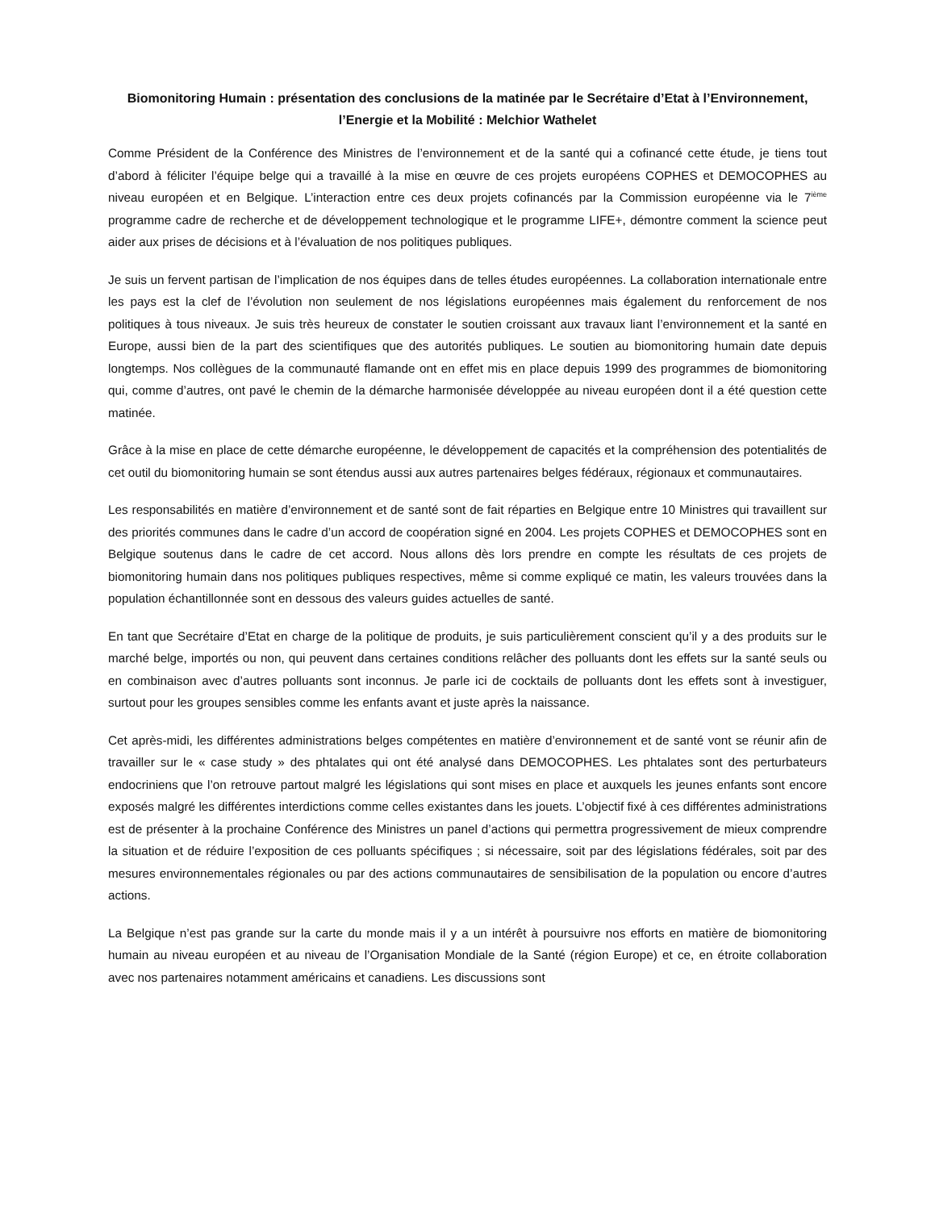Biomonitoring Humain : présentation des conclusions de la matinée par le Secrétaire d’Etat à l’Environnement, l’Energie et la Mobilité : Melchior Wathelet
Comme Président de la Conférence des Ministres de l’environnement et de la santé qui a cofinancé cette étude, je tiens tout d’abord à féliciter l’équipe belge qui a travaillé à la mise en œuvre de ces projets européens COPHES et DEMOCOPHES au niveau européen et en Belgique. L’interaction entre ces deux projets cofinancés par la Commission européenne via le 7<sup>ième</sup> programme cadre de recherche et de développement technologique et le programme LIFE+, démontre comment la science peut aider aux prises de décisions et à l’évaluation de nos politiques publiques.
Je suis un fervent partisan de l’implication de nos équipes dans de telles études européennes. La collaboration internationale entre les pays est la clef de l’évolution non seulement de nos législations européennes mais également du renforcement de nos politiques à tous niveaux. Je suis très heureux de constater le soutien croissant aux travaux liant l’environnement et la santé en Europe, aussi bien de la part des scientifiques que des autorités publiques. Le soutien au biomonitoring humain date depuis longtemps. Nos collègues de la communauté flamande ont en effet mis en place depuis 1999 des programmes de biomonitoring qui, comme d’autres, ont pavé le chemin de la démarche harmonisée développée au niveau européen dont il a été question cette matinée.
Grâce à la mise en place de cette démarche européenne, le développement de capacités et la compréhension des potentialités de cet outil du biomonitoring humain se sont étendus aussi aux autres partenaires belges fédéraux, régionaux et communautaires.
Les responsabilités en matière d’environnement et de santé sont de fait réparties en Belgique entre 10 Ministres qui travaillent sur des priorités communes dans le cadre d’un accord de coopération signé en 2004. Les projets COPHES et DEMOCOPHES sont en Belgique soutenus dans le cadre de cet accord. Nous allons dès lors prendre en compte les résultats de ces projets de biomonitoring humain dans nos politiques publiques respectives, même si comme expliqué ce matin, les valeurs trouvées dans la population échantillonnée sont en dessous des valeurs guides actuelles de santé.
En tant que Secrétaire d’Etat en charge de la politique de produits, je suis particulièrement conscient qu’il y a des produits sur le marché belge, importés ou non, qui peuvent dans certaines conditions relâcher des polluants dont les effets sur la santé seuls ou en combinaison avec d’autres polluants sont inconnus. Je parle ici de cocktails de polluants dont les effets sont à investiguer, surtout pour les groupes sensibles comme les enfants avant et juste après la naissance.
Cet après-midi, les différentes administrations belges compétentes en matière d’environnement et de santé vont se réunir afin de travailler sur le « case study » des phtalates qui ont été analysé dans DEMOCOPHES. Les phtalates sont des perturbateurs endocriniens que l’on retrouve partout malgré les législations qui sont mises en place et auxquels les jeunes enfants sont encore exposés malgré les différentes interdictions comme celles existantes dans les jouets. L’objectif fixé à ces différentes administrations est de présenter à la prochaine Conférence des Ministres un panel d’actions qui permettra progressivement de mieux comprendre la situation et de réduire l’exposition de ces polluants spécifiques ; si nécessaire, soit par des législations fédérales, soit par des mesures environnementales régionales ou par des actions communautaires de sensibilisation de la population ou encore d’autres actions.
La Belgique n’est pas grande sur la carte du monde mais il y a un intérêt à poursuivre nos efforts en matière de biomonitoring humain au niveau européen et au niveau de l’Organisation Mondiale de la Santé (région Europe) et ce, en étroite collaboration avec nos partenaires notamment américains et canadiens. Les discussions sont